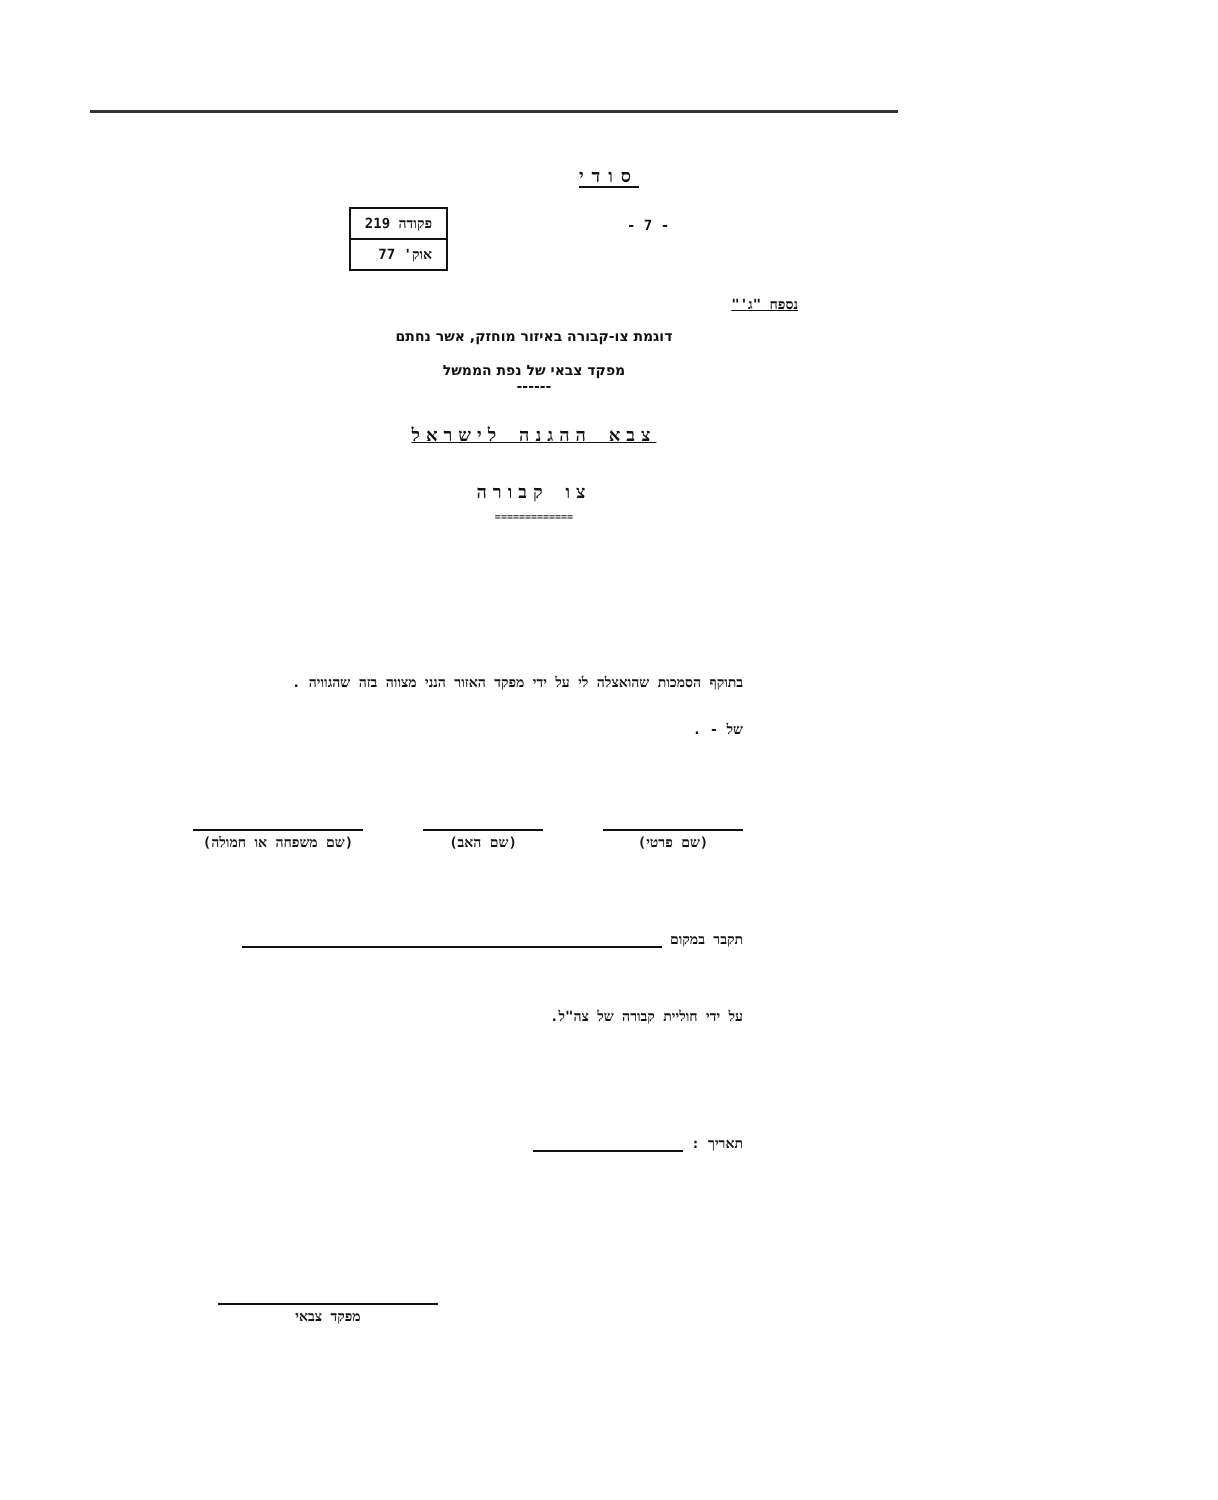סודי
- 7 -
| פקודה 219 |
| אוק' 77 |
נספח "ג'"
דוגמת צו-קבורה באיזור מוחזק, אשר נחתם
מפקד צבאי של נפת הממשל
------
צבא ההגנה לישראל
צו קבורה
=============
בתוקף הסמכות שהואצלה לי על ידי מפקד האזור הנני מצווה בזה שהגוויה .
של - .
(שם פרטי)
(שם האב)
(שם משפחה או חמולה)
תקבר במקום
על ידי חוליית קבורה של צה"ל.
תאריך :
מפקד צבאי